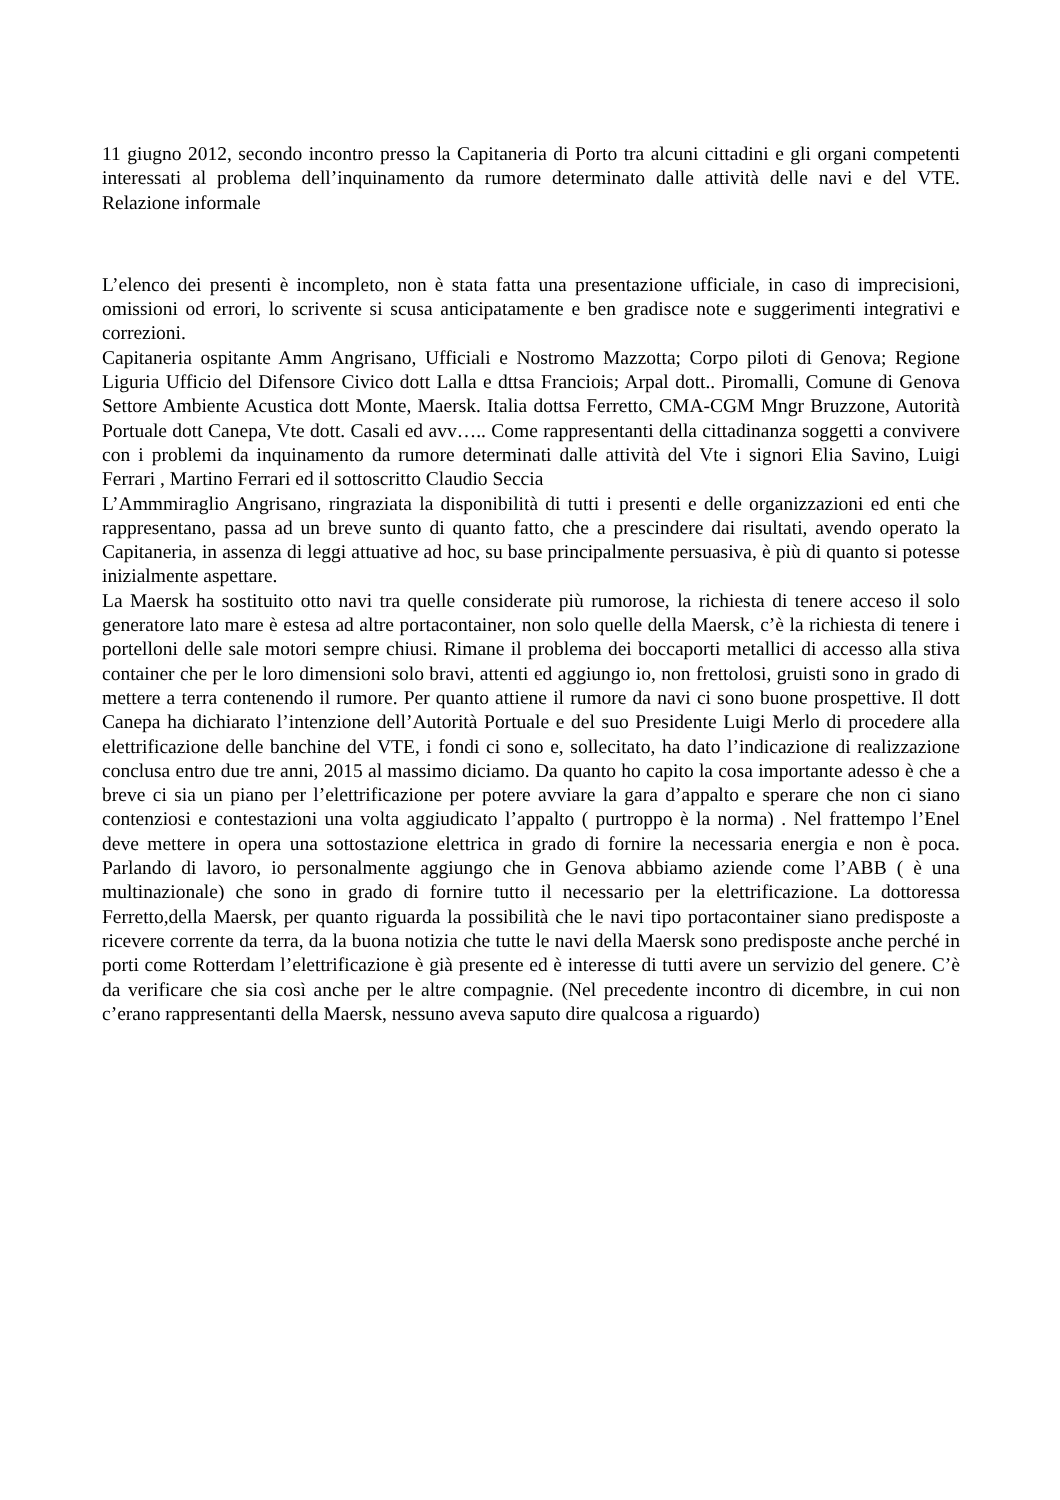11 giugno 2012, secondo incontro presso la Capitaneria di Porto tra alcuni cittadini e gli organi competenti interessati al problema dell’inquinamento da rumore determinato dalle attività delle navi e del VTE. Relazione informale
L’elenco dei presenti è incompleto, non è stata fatta una presentazione ufficiale, in caso di imprecisioni, omissioni od errori, lo scrivente si scusa anticipatamente e ben gradisce note e suggerimenti integrativi e correzioni.
Capitaneria ospitante Amm Angrisano, Ufficiali e Nostromo Mazzotta; Corpo piloti di Genova; Regione Liguria Ufficio del Difensore Civico dott Lalla e dttsa Franciois; Arpal dott.. Piromalli, Comune di Genova Settore Ambiente Acustica dott Monte, Maersk. Italia dottsa Ferretto, CMA-CGM Mngr Bruzzone, Autorità Portuale dott Canepa, Vte dott. Casali ed avv….. Come rappresentanti della cittadinanza soggetti a convivere con i problemi da inquinamento da rumore determinati dalle attività del Vte i signori Elia Savino, Luigi Ferrari , Martino Ferrari ed il sottoscritto Claudio Seccia
L’Ammmiraglio Angrisano, ringraziata la disponibilità di tutti i presenti e delle organizzazioni ed enti che rappresentano, passa ad un breve sunto di quanto fatto, che a prescindere dai risultati, avendo operato la Capitaneria, in assenza di leggi attuative ad hoc, su base principalmente persuasiva, è più di quanto si potesse inizialmente aspettare.
La Maersk ha sostituito otto navi tra quelle considerate più rumorose, la richiesta di tenere acceso il solo generatore lato mare è estesa ad altre portacontainer, non solo quelle della Maersk, c’è la richiesta di tenere i portelloni delle sale motori sempre chiusi. Rimane il problema dei boccaporti metallici di accesso alla stiva container che per le loro dimensioni solo bravi, attenti ed aggiungo io, non frettolosi, gruisti sono in grado di mettere a terra contenendo il rumore. Per quanto attiene il rumore da navi ci sono buone prospettive. Il dott Canepa ha dichiarato l’intenzione dell’Autorità Portuale e del suo Presidente Luigi Merlo di procedere alla elettrificazione delle banchine del VTE, i fondi ci sono e, sollecitato, ha dato l’indicazione di realizzazione conclusa entro due tre anni, 2015 al massimo diciamo. Da quanto ho capito la cosa importante adesso è che a breve ci sia un piano per l’elettrificazione per potere avviare la gara d’appalto e sperare che non ci siano contenziosi e contestazioni una volta aggiudicato l’appalto ( purtroppo è la norma) . Nel frattempo l’Enel deve mettere in opera una sottostazione elettrica in grado di fornire la necessaria energia e non è poca. Parlando di lavoro, io personalmente aggiungo che in Genova abbiamo aziende come l’ABB ( è una multinazionale) che sono in grado di fornire tutto il necessario per la elettrificazione. La dottoressa Ferretto,della Maersk, per quanto riguarda la possibilità che le navi tipo portacontainer siano predisposte a ricevere corrente da terra, da la buona notizia che tutte le navi della Maersk sono predisposte anche perché in porti come Rotterdam l’elettrificazione è già presente ed è interesse di tutti avere un servizio del genere. C’è da verificare che sia così anche per le altre compagnie. (Nel precedente incontro di dicembre, in cui non c’erano rappresentanti della Maersk, nessuno aveva saputo dire qualcosa a riguardo)